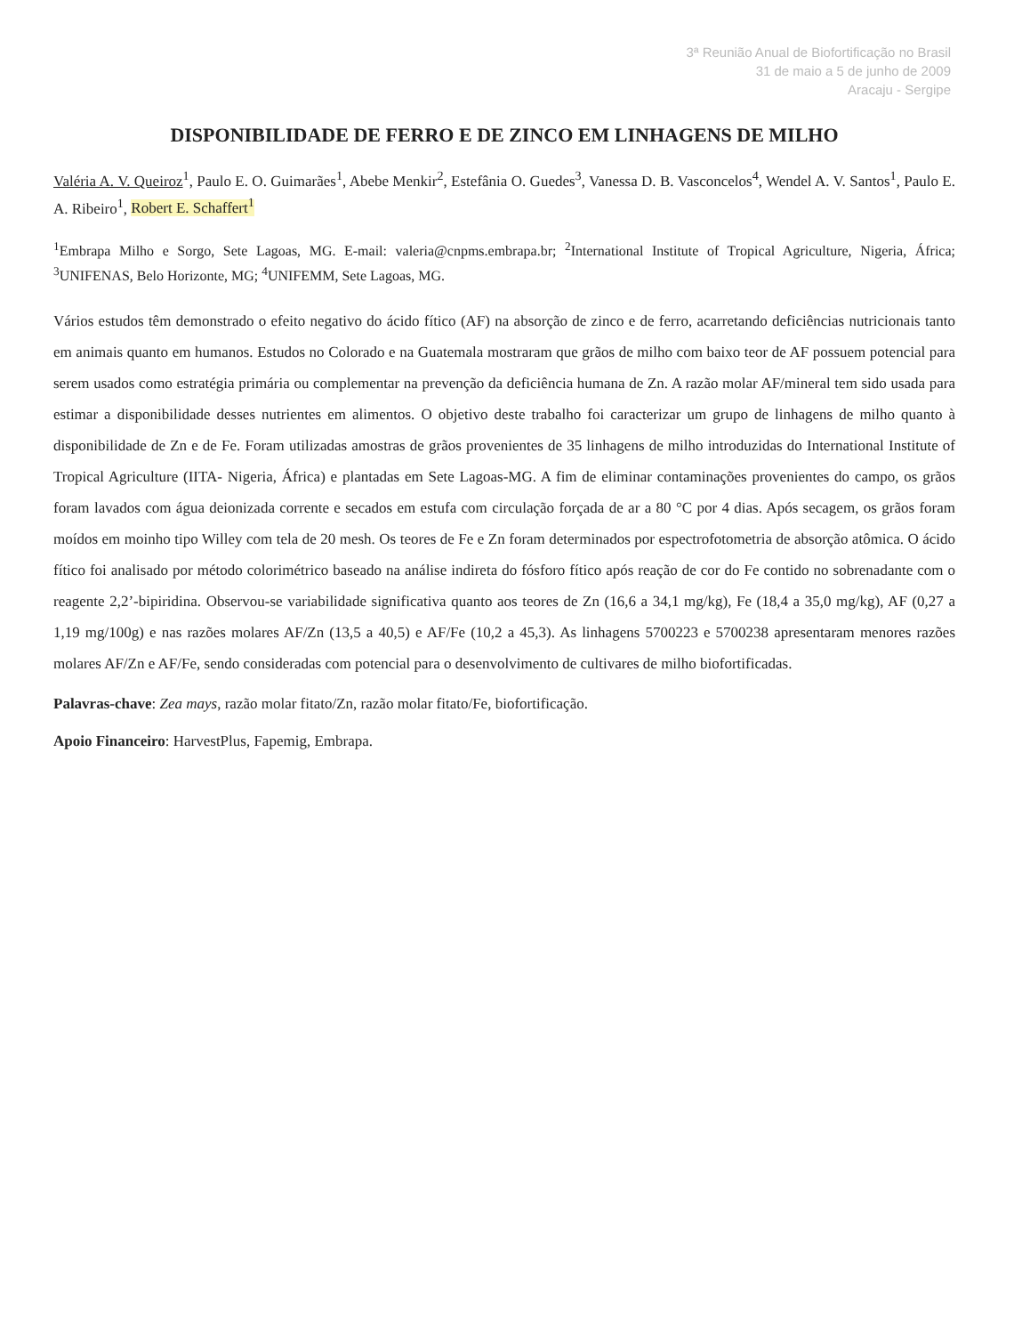3ª Reunião Anual de Biofortificação no Brasil
31 de maio a 5 de junho de 2009
Aracaju - Sergipe
DISPONIBILIDADE DE FERRO E DE ZINCO EM LINHAGENS DE MILHO
Valéria A. V. Queiroz<sup>1</sup>, Paulo E. O. Guimarães<sup>1</sup>, Abebe Menkir<sup>2</sup>, Estefânia O. Guedes<sup>3</sup>, Vanessa D. B. Vasconcelos<sup>4</sup>, Wendel A. V. Santos<sup>1</sup>, Paulo E. A. Ribeiro<sup>1</sup>, Robert E. Schaffert<sup>1</sup>
<sup>1</sup> Embrapa Milho e Sorgo, Sete Lagoas, MG. E-mail: valeria@cnpms.embrapa.br; <sup>2</sup>International Institute of Tropical Agriculture, Nigeria, África; <sup>3</sup>UNIFENAS, Belo Horizonte, MG; <sup>4</sup>UNIFEMM, Sete Lagoas, MG.
Vários estudos têm demonstrado o efeito negativo do ácido fítico (AF) na absorção de zinco e de ferro, acarretando deficiências nutricionais tanto em animais quanto em humanos. Estudos no Colorado e na Guatemala mostraram que grãos de milho com baixo teor de AF possuem potencial para serem usados como estratégia primária ou complementar na prevenção da deficiência humana de Zn. A razão molar AF/mineral tem sido usada para estimar a disponibilidade desses nutrientes em alimentos. O objetivo deste trabalho foi caracterizar um grupo de linhagens de milho quanto à disponibilidade de Zn e de Fe. Foram utilizadas amostras de grãos provenientes de 35 linhagens de milho introduzidas do International Institute of Tropical Agriculture (IITA- Nigeria, África) e plantadas em Sete Lagoas-MG. A fim de eliminar contaminações provenientes do campo, os grãos foram lavados com água deionizada corrente e secados em estufa com circulação forçada de ar a 80 °C por 4 dias. Após secagem, os grãos foram moídos em moinho tipo Willey com tela de 20 mesh. Os teores de Fe e Zn foram determinados por espectrofotometria de absorção atômica. O ácido fítico foi analisado por método colorimétrico baseado na análise indireta do fósforo fítico após reação de cor do Fe contido no sobrenadante com o reagente 2,2’-bipiridina. Observou-se variabilidade significativa quanto aos teores de Zn (16,6 a 34,1 mg/kg), Fe (18,4 a 35,0 mg/kg), AF (0,27 a 1,19 mg/100g) e nas razões molares AF/Zn (13,5 a 40,5) e AF/Fe (10,2 a 45,3). As linhagens 5700223 e 5700238 apresentaram menores razões molares AF/Zn e AF/Fe, sendo consideradas com potencial para o desenvolvimento de cultivares de milho biofortificadas.
Palavras-chave: Zea mays, razão molar fitato/Zn, razão molar fitato/Fe, biofortificação.
Apoio Financeiro: HarvestPlus, Fapemig, Embrapa.